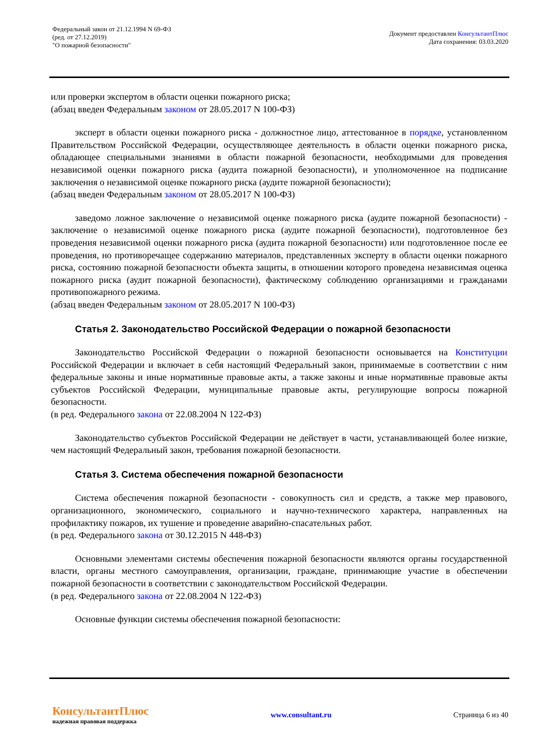Федеральный закон от 21.12.1994 N 69-ФЗ
(ред. от 27.12.2019)
"О пожарной безопасности"
Документ предоставлен КонсультантПлюс
Дата сохранения: 03.03.2020
или проверки экспертом в области оценки пожарного риска;
(абзац введен Федеральным законом от 28.05.2017 N 100-ФЗ)
эксперт в области оценки пожарного риска - должностное лицо, аттестованное в порядке, установленном Правительством Российской Федерации, осуществляющее деятельность в области оценки пожарного риска, обладающее специальными знаниями в области пожарной безопасности, необходимыми для проведения независимой оценки пожарного риска (аудита пожарной безопасности), и уполномоченное на подписание заключения о независимой оценке пожарного риска (аудите пожарной безопасности);
(абзац введен Федеральным законом от 28.05.2017 N 100-ФЗ)
заведомо ложное заключение о независимой оценке пожарного риска (аудите пожарной безопасности) - заключение о независимой оценке пожарного риска (аудите пожарной безопасности), подготовленное без проведения независимой оценки пожарного риска (аудита пожарной безопасности) или подготовленное после ее проведения, но противоречащее содержанию материалов, представленных эксперту в области оценки пожарного риска, состоянию пожарной безопасности объекта защиты, в отношении которого проведена независимая оценка пожарного риска (аудит пожарной безопасности), фактическому соблюдению организациями и гражданами противопожарного режима.
(абзац введен Федеральным законом от 28.05.2017 N 100-ФЗ)
Статья 2. Законодательство Российской Федерации о пожарной безопасности
Законодательство Российской Федерации о пожарной безопасности основывается на Конституции Российской Федерации и включает в себя настоящий Федеральный закон, принимаемые в соответствии с ним федеральные законы и иные нормативные правовые акты, а также законы и иные нормативные правовые акты субъектов Российской Федерации, муниципальные правовые акты, регулирующие вопросы пожарной безопасности.
(в ред. Федерального закона от 22.08.2004 N 122-ФЗ)
Законодательство субъектов Российской Федерации не действует в части, устанавливающей более низкие, чем настоящий Федеральный закон, требования пожарной безопасности.
Статья 3. Система обеспечения пожарной безопасности
Система обеспечения пожарной безопасности - совокупность сил и средств, а также мер правового, организационного, экономического, социального и научно-технического характера, направленных на профилактику пожаров, их тушение и проведение аварийно-спасательных работ.
(в ред. Федерального закона от 30.12.2015 N 448-ФЗ)
Основными элементами системы обеспечения пожарной безопасности являются органы государственной власти, органы местного самоуправления, организации, граждане, принимающие участие в обеспечении пожарной безопасности в соответствии с законодательством Российской Федерации.
(в ред. Федерального закона от 22.08.2004 N 122-ФЗ)
Основные функции системы обеспечения пожарной безопасности:
КонсультантПлюс
надежная правовая поддержка
www.consultant.ru Страница 6 из 40